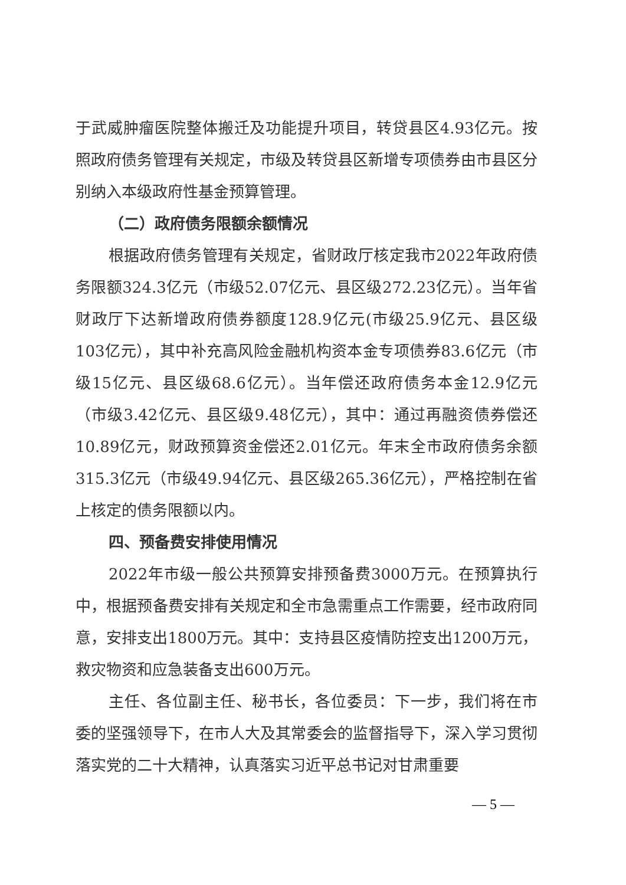于武威肿瘤医院整体搬迁及功能提升项目，转贷县区4.93亿元。按照政府债务管理有关规定，市级及转贷县区新增专项债券由市县区分别纳入本级政府性基金预算管理。
（二）政府债务限额余额情况
根据政府债务管理有关规定，省财政厅核定我市2022年政府债务限额324.3亿元（市级52.07亿元、县区级272.23亿元）。当年省财政厅下达新增政府债券额度128.9亿元(市级25.9亿元、县区级103亿元），其中补充高风险金融机构资本金专项债券83.6亿元（市级15亿元、县区级68.6亿元）。当年偿还政府债务本金12.9亿元（市级3.42亿元、县区级9.48亿元），其中：通过再融资债券偿还10.89亿元，财政预算资金偿还2.01亿元。年末全市政府债务余额315.3亿元（市级49.94亿元、县区级265.36亿元），严格控制在省上核定的债务限额以内。
四、预备费安排使用情况
2022年市级一般公共预算安排预备费3000万元。在预算执行中，根据预备费安排有关规定和全市急需重点工作需要，经市政府同意，安排支出1800万元。其中：支持县区疫情防控支出1200万元，救灾物资和应急装备支出600万元。
主任、各位副主任、秘书长，各位委员：下一步，我们将在市委的坚强领导下，在市人大及其常委会的监督指导下，深入学习贯彻落实党的二十大精神，认真落实习近平总书记对甘肃重要
— 5 —